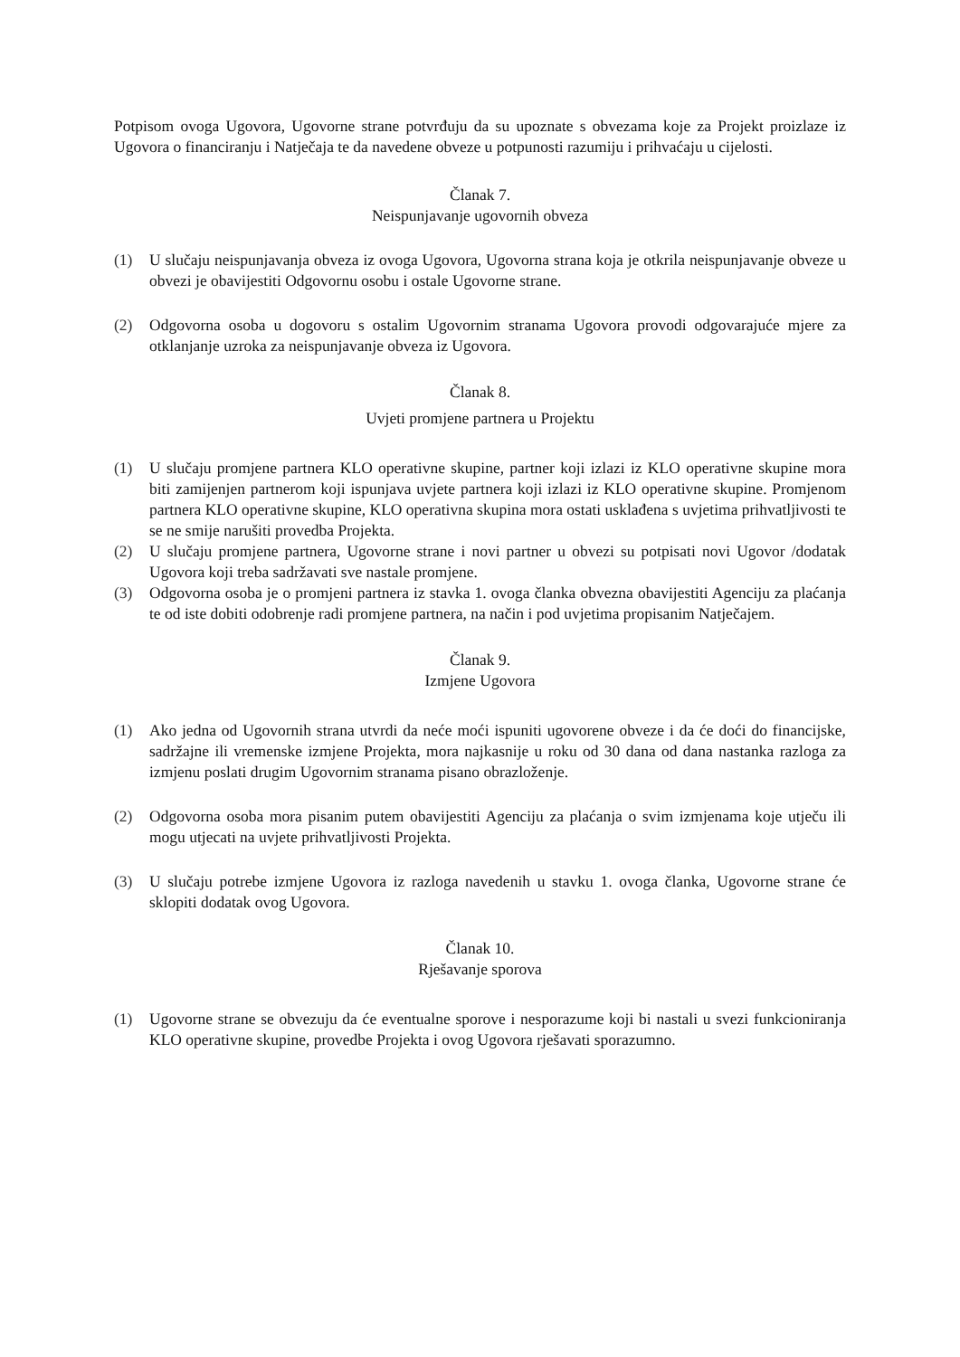Potpisom ovoga Ugovora, Ugovorne strane potvrđuju da su upoznate s obvezama koje za Projekt proizlaze iz Ugovora o financiranju i Natječaja te da navedene obveze u potpunosti razumiju i prihvaćaju u cijelosti.
Članak 7.
Neispunjavanje ugovornih obveza
(1) U slučaju neispunjavanja obveza iz ovoga Ugovora, Ugovorna strana koja je otkrila neispunjavanje obveze u obvezi je obavijestiti Odgovornu osobu i ostale Ugovorne strane.
(2) Odgovorna osoba u dogovoru s ostalim Ugovornim stranama Ugovora provodi odgovarajuće mjere za otklanjanje uzroka za neispunjavanje obveza iz Ugovora.
Članak 8.
Uvjeti promjene partnera u Projektu
(1) U slučaju promjene partnera KLO operativne skupine, partner koji izlazi iz KLO operativne skupine mora biti zamijenjen partnerom koji ispunjava uvjete partnera koji izlazi iz KLO operativne skupine. Promjenom partnera KLO operativne skupine, KLO operativna skupina mora ostati usklađena s uvjetima prihvatljivosti te se ne smije narušiti provedba Projekta.
(2) U slučaju promjene partnera, Ugovorne strane i novi partner u obvezi su potpisati novi Ugovor /dodatak Ugovora koji treba sadržavati sve nastale promjene.
(3) Odgovorna osoba je o promjeni partnera iz stavka 1. ovoga članka obvezna obavijestiti Agenciju za plaćanja te od iste dobiti odobrenje radi promjene partnera, na način i pod uvjetima propisanim Natječajem.
Članak 9.
Izmjene Ugovora
(1) Ako jedna od Ugovornih strana utvrdi da neće moći ispuniti ugovorene obveze i da će doći do financijske, sadržajne ili vremenske izmjene Projekta, mora najkasnije u roku od 30 dana od dana nastanka razloga za izmjenu poslati drugim Ugovornim stranama pisano obrazloženje.
(2) Odgovorna osoba mora pisanim putem obavijestiti Agenciju za plaćanja o svim izmjenama koje utječu ili mogu utjecati na uvjete prihvatljivosti Projekta.
(3) U slučaju potrebe izmjene Ugovora iz razloga navedenih u stavku 1. ovoga članka, Ugovorne strane će sklopiti dodatak ovog Ugovora.
Članak 10.
Rješavanje sporova
(1) Ugovorne strane se obvezuju da će eventualne sporove i nesporazume koji bi nastali u svezi funkcioniranja KLO operativne skupine, provedbe Projekta i ovog Ugovora rješavati sporazumno.